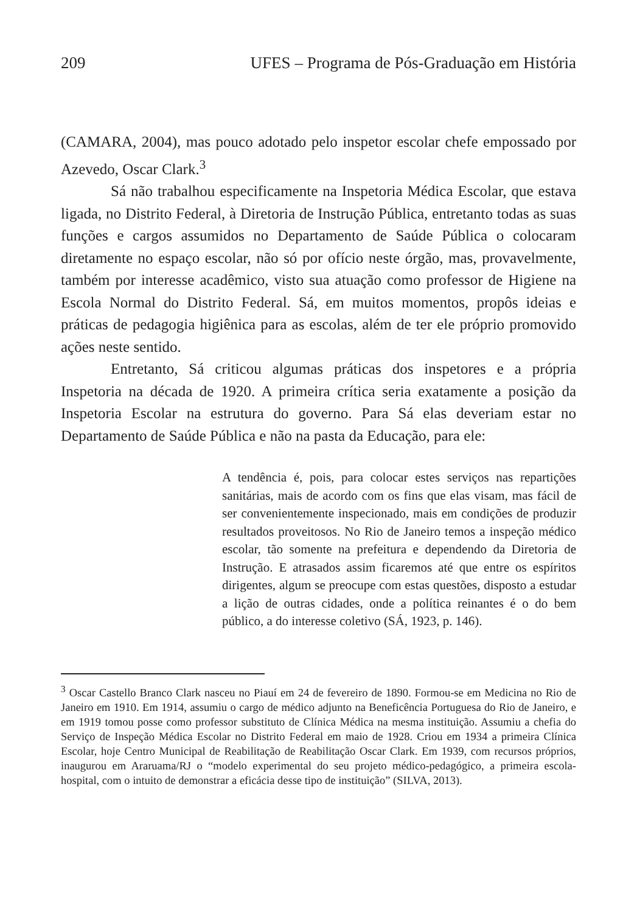209 UFES – Programa de Pós-Graduação em História
(CAMARA, 2004), mas pouco adotado pelo inspetor escolar chefe empossado por Azevedo, Oscar Clark.<sup>3</sup>
Sá não trabalhou especificamente na Inspetoria Médica Escolar, que estava ligada, no Distrito Federal, à Diretoria de Instrução Pública, entretanto todas as suas funções e cargos assumidos no Departamento de Saúde Pública o colocaram diretamente no espaço escolar, não só por ofício neste órgão, mas, provavelmente, também por interesse acadêmico, visto sua atuação como professor de Higiene na Escola Normal do Distrito Federal. Sá, em muitos momentos, propôs ideias e práticas de pedagogia higiênica para as escolas, além de ter ele próprio promovido ações neste sentido.
Entretanto, Sá criticou algumas práticas dos inspetores e a própria Inspetoria na década de 1920. A primeira crítica seria exatamente a posição da Inspetoria Escolar na estrutura do governo. Para Sá elas deveriam estar no Departamento de Saúde Pública e não na pasta da Educação, para ele:
A tendência é, pois, para colocar estes serviços nas repartições sanitárias, mais de acordo com os fins que elas visam, mas fácil de ser convenientemente inspecionado, mais em condições de produzir resultados proveitosos. No Rio de Janeiro temos a inspeção médico escolar, tão somente na prefeitura e dependendo da Diretoria de Instrução. E atrasados assim ficaremos até que entre os espíritos dirigentes, algum se preocupe com estas questões, disposto a estudar a lição de outras cidades, onde a política reinantes é o do bem público, a do interesse coletivo (SÁ, 1923, p. 146).
<sup>3</sup> Oscar Castello Branco Clark nasceu no Piauí em 24 de fevereiro de 1890. Formou-se em Medicina no Rio de Janeiro em 1910. Em 1914, assumiu o cargo de médico adjunto na Beneficência Portuguesa do Rio de Janeiro, e em 1919 tomou posse como professor substituto de Clínica Médica na mesma instituição. Assumiu a chefia do Serviço de Inspeção Médica Escolar no Distrito Federal em maio de 1928. Criou em 1934 a primeira Clínica Escolar, hoje Centro Municipal de Reabilitação de Reabilitação Oscar Clark. Em 1939, com recursos próprios, inaugurou em Araruama/RJ o “modelo experimental do seu projeto médico-pedagógico, a primeira escola-hospital, com o intuito de demonstrar a eficácia desse tipo de instituição” (SILVA, 2013).